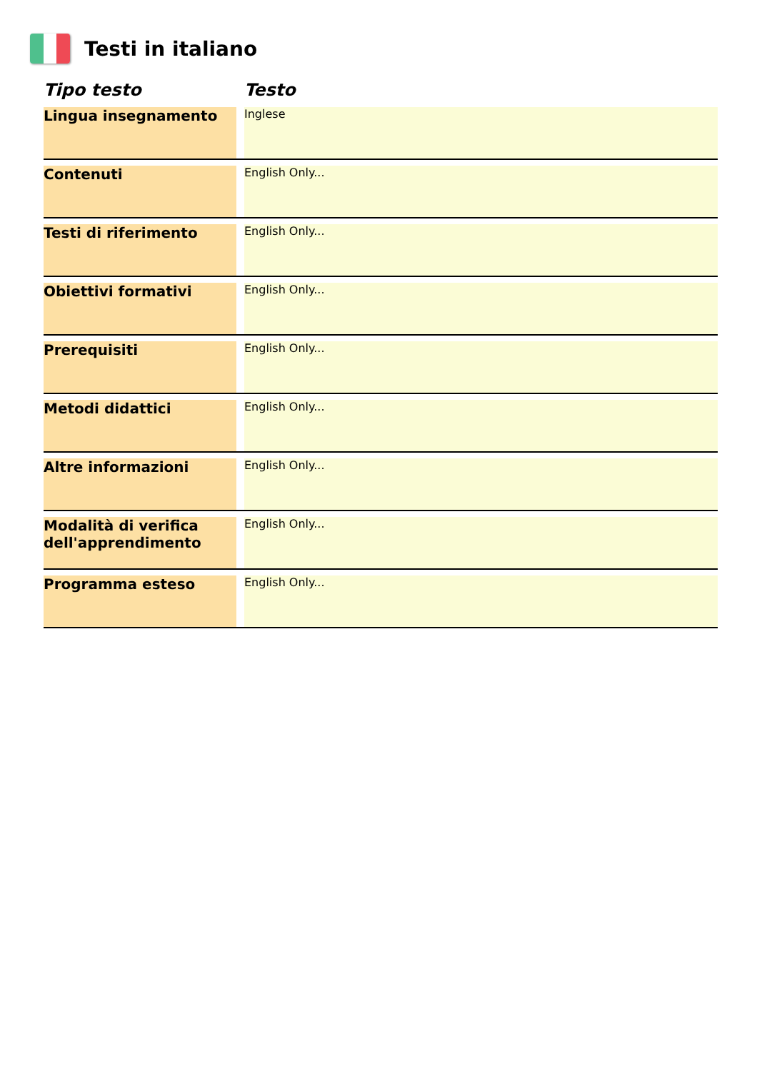Testi in italiano
| Tipo testo | | Testo |
| --- | --- | --- |
| Lingua insegnamento | | Inglese |
| Contenuti | | English Only... |
| Testi di riferimento | | English Only... |
| Obiettivi formativi | | English Only... |
| Prerequisiti | | English Only... |
| Metodi didattici | | English Only... |
| Altre informazioni | | English Only... |
| Modalità di verifica dell'apprendimento | | English Only... |
| Programma esteso | | English Only... |